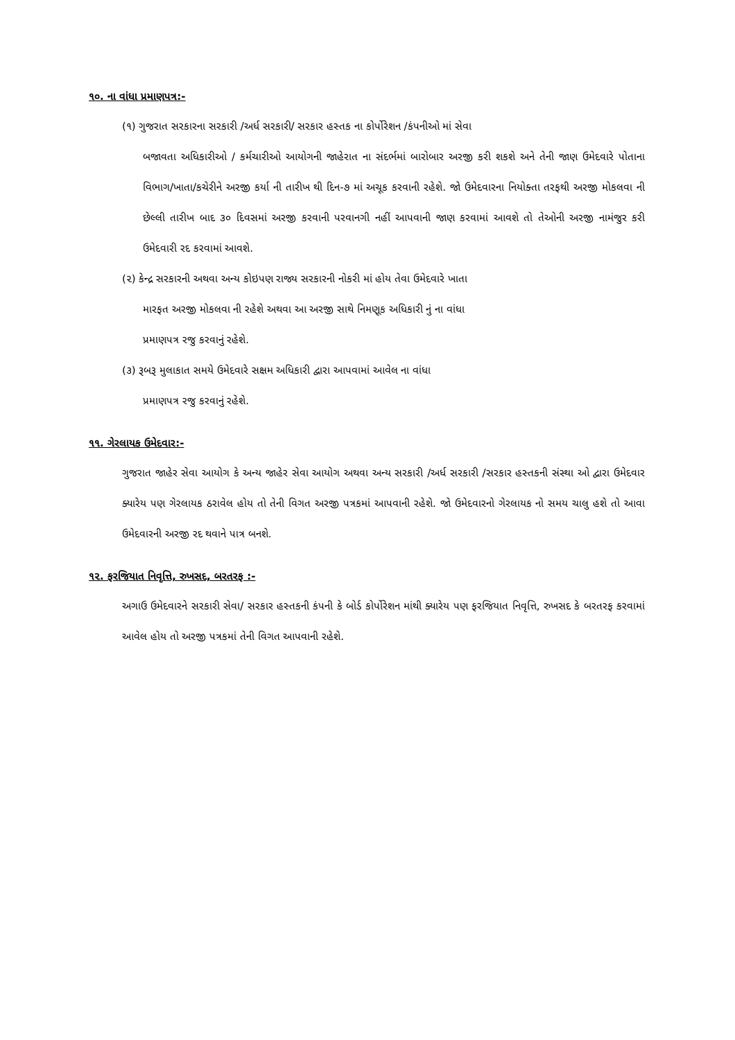૧૦. ના વાંધા પ્રમાણપત્ર:-
(૧) ગુજરાત સરકારના સરકારી /અર્ધ સરકારી/ સરકાર હસ્તક ના કોર્પોરેશન /કંપનીઓ માં સેવા
બજાવતા અધિકારીઓ / કર્મચારીઓ આયોગની જાહેરાત ના સંદર્ભમાં બારોબાર અરજી કરી શકશે અને તેની જાણ ઉમેદવારે પોતાના વિભાગ/ખાતા/કચેરીને અરજી કર્યા ની તારીખ થી દિન-૭ માં અચૂક કરવાની રહેશે. જો ઉમેદવારના નિયોક્તા તરફથી અરજી મોકલવા ની છેલ્લી તારીખ બાદ ૩૦ દિવસમાં અરજી કરવાની પરવાનગી નહીં આપવાની જાણ કરવામાં આવશે તો તેઓની અરજી નામંજુર કરી ઉમેદવારી રદ કરવામાં આવશે.
(૨) કેન્દ્ર સરકારની અથવા અન્ય કોઇપણ રાજ્ય સરકારની નોકરી માં હોય તેવા ઉમેદવારે ખાતા
મારફત અરજી મોકલવા ની રહેશે અથવા આ અરજી સાથે નિમણૂક અધિકારી નું ના વાંધા
પ્રમાણપત્ર રજુ કરવાનું રહેશે.
(૩) રૂબરૂ મુલાકાત સમયે ઉમેદવારે સક્ષમ અધિકારી દ્વારા આપવામાં આવેલ ના વાંધા
પ્રમાણપત્ર રજુ કરવાનું રહેશે.
૧૧. ગેરલાયક ઉમેદવાર:-
ગુજરાત જાહેર સેવા આયોગ કે અન્ય જાહેર સેવા આયોગ અથવા અન્ય સરકારી /અર્ધ સરકારી /સરકાર હસ્તકની સંસ્થા ઓ દ્વારા ઉમેદવાર ક્યારેય પણ ગેરલાયક ઠરાવેલ હોય તો તેની વિગત અરજી પત્રકમાં આપવાની રહેશે. જો ઉમેદવારનો ગેરલાયક નો સમય ચાલુ હશે તો આવા ઉમેદવારની અરજી રદ થવાને પાત્ર બનશે.
૧૨. ફરજિયાત નિવૃત્તિ, રુખસદ, બરતરફ :-
અગાઉ ઉમેદવારને સરકારી સેવા/ સરકાર હસ્તકની કંપની કે બોર્ડ કોર્પોરેશન માંથી ક્યારેય પણ ફરજિયાત નિવૃત્તિ, રુખસદ કે બરતરફ કરવામાં આવેલ હોય તો અરજી પત્રકમાં તેની વિગત આપવાની રહેશે.